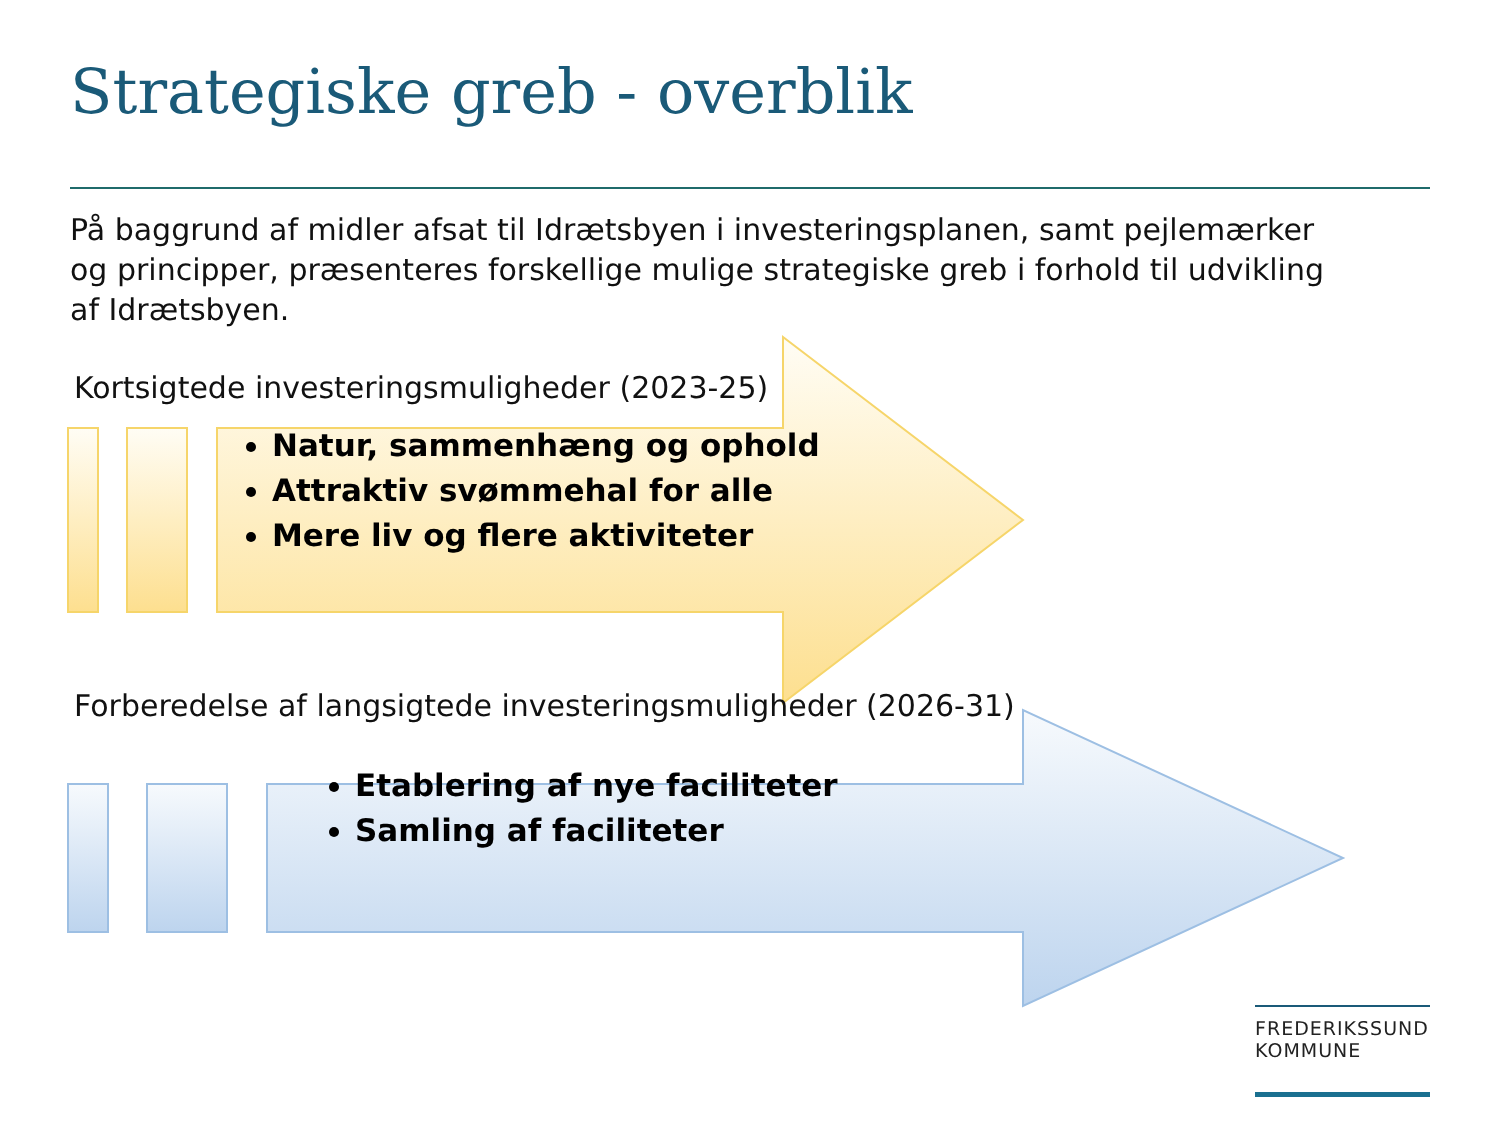Strategiske greb - overblik
På baggrund af midler afsat til Idrætsbyen i investeringsplanen, samt pejlemærker og principper, præsenteres forskellige mulige strategiske greb i forhold til udvikling af Idrætsbyen.
Kortsigtede investeringsmuligheder (2023-25)
Natur, sammenhæng og ophold
Attraktiv svømmehal for alle
Mere liv og flere aktiviteter
Forberedelse af langsigtede investeringsmuligheder (2026-31)
Etablering af nye faciliteter
Samling af faciliteter
FREDERIKSSUND
KOMMUNE